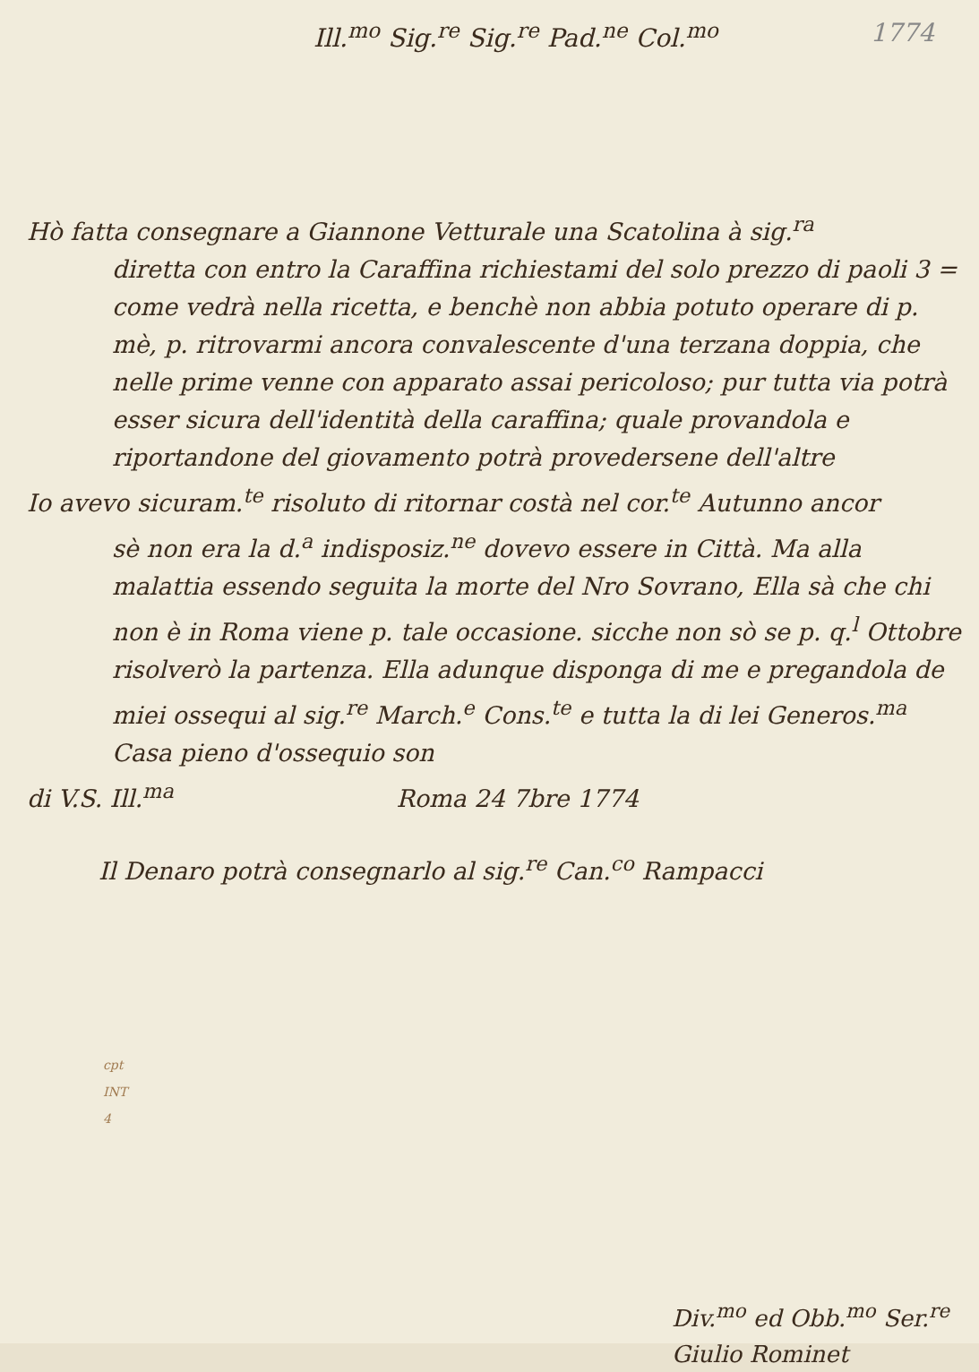Ill.<sup>mo</sup> Sig.<sup>re</sup> Sig.<sup>re</sup> Pad.<sup>ne</sup> Col.<sup>mo</sup> 1774
Hò fatta consegnare a Giannone Vetturale una Scatolina à sig.<sup>ra</sup>
diretta con entro la Caraffina richiestami del solo prezzo di paoli 3 = come vedrà nella ricetta, e benchè non abbia potuto operare di p. mè, p. ritrovarmi ancora convalescente d'una terzana doppia, che nelle prime venne con apparato assai pericoloso; pur tutta via potrà esser sicura dell'identità della caraffina; quale provandola e riportandone del giovamento potrà provedersene dell'altre
Io avevo sicuram.<sup>te</sup> risoluto di ritornar costà nel cor.<sup>te</sup> Autunno ancor
sè non era la d.<sup>a</sup> indisposiz.<sup>ne</sup> dovevo essere in Città. Ma alla malattia essendo seguita la morte del Nro Sovrano, Ella sà che chi non è in Roma viene p. tale occasione. sicche non sò se p. q.<sup>l</sup> Ottobre risolverò la partenza. Ella adunque disponga di me e pregandola de miei ossequi al sig.<sup>re</sup> March.<sup>e</sup> Cons.<sup>te</sup> e tutta la di lei Generos.<sup>ma</sup> Casa pieno d'ossequio son
di V.S. Ill.<sup>ma</sup> Roma 24 7bre 1774
Il Denaro potrà consegnarlo al sig.<sup>re</sup> Can.<sup>co</sup> Rampacci
cpt
INT
4
Div.<sup>mo</sup> ed Obb.<sup>mo</sup> Ser.<sup>re</sup>
Giulio Rominet